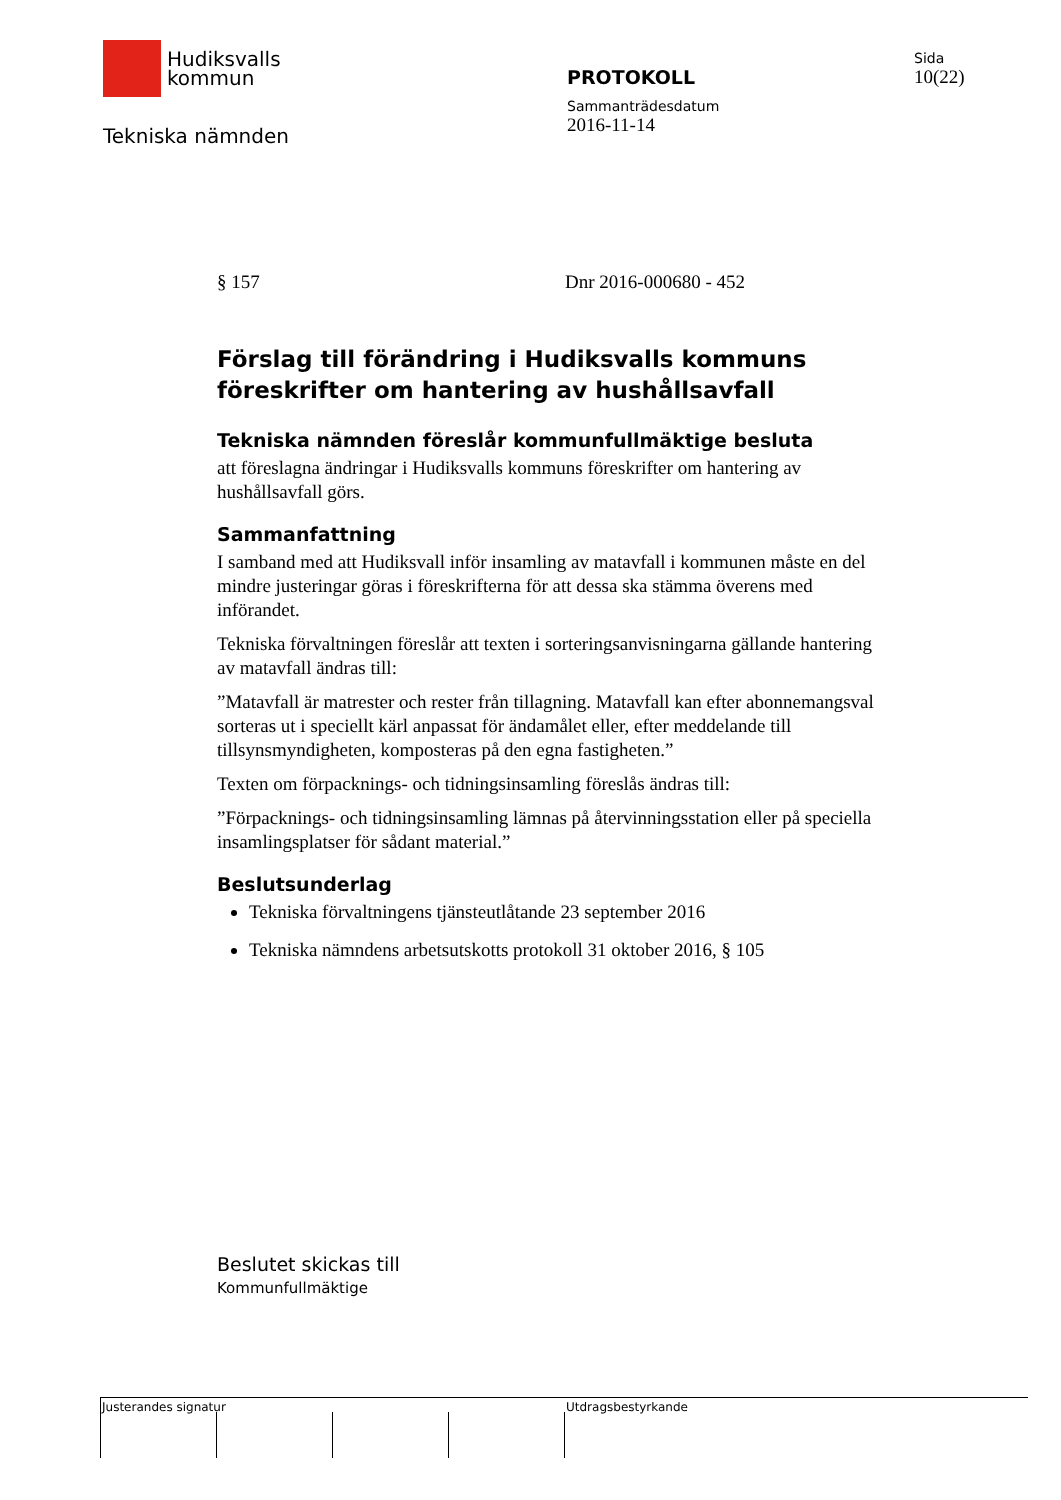Hudiksvalls
kommun
Tekniska nämnden
PROTOKOLL
Sammanträdesdatum
2016-11-14
Sida
10(22)
§ 157 Dnr 2016-000680 - 452
Förslag till förändring i Hudiksvalls kommuns föreskrifter om hantering av hushållsavfall
Tekniska nämnden föreslår kommunfullmäktige besluta
att föreslagna ändringar i Hudiksvalls kommuns föreskrifter om hantering av hushållsavfall görs.
Sammanfattning
I samband med att Hudiksvall inför insamling av matavfall i kommunen måste en del mindre justeringar göras i föreskrifterna för att dessa ska stämma överens med införandet.
Tekniska förvaltningen föreslår att texten i sorteringsanvisningarna gällande hantering av matavfall ändras till:
”Matavfall är matrester och rester från tillagning. Matavfall kan efter abonnemangsval sorteras ut i speciellt kärl anpassat för ändamålet eller, efter meddelande till tillsynsmyndigheten, komposteras på den egna fastigheten.”
Texten om förpacknings- och tidningsinsamling föreslås ändras till:
”Förpacknings- och tidningsinsamling lämnas på återvinningsstation eller på speciella insamlingsplatser för sådant material.”
Beslutsunderlag
Tekniska förvaltningens tjänsteutlåtande 23 september 2016
Tekniska nämndens arbetsutskotts protokoll 31 oktober 2016, § 105
Beslutet skickas till
Kommunfullmäktige
Justerandes signatur Utdragsbestyrkande